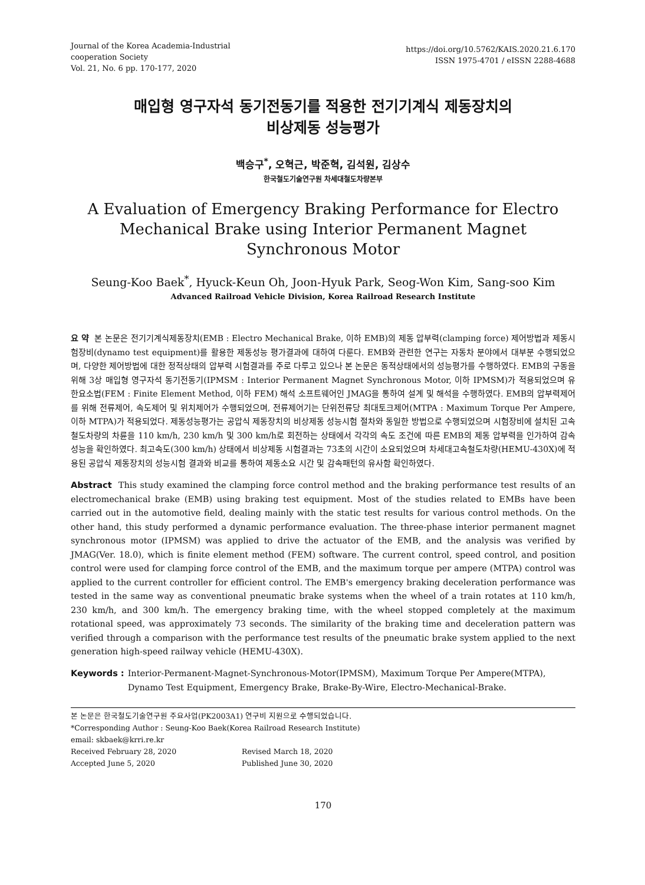Journal of the Korea Academia-Industrial
cooperation Society
Vol. 21, No. 6 pp. 170-177, 2020
https://doi.org/10.5762/KAIS.2020.21.6.170
ISSN 1975-4701 / eISSN 2288-4688
매입형 영구자석 동기전동기를 적용한 전기기계식 제동장치의
비상제동 성능평가
백승구<sup>*</sup>, 오혁근, 박준혁, 김석원, 김상수
한국철도기술연구원 차세대철도차량본부
A Evaluation of Emergency Braking Performance for Electro Mechanical Brake using Interior Permanent Magnet Synchronous Motor
Seung-Koo Baek<sup>*</sup>, Hyuck-Keun Oh, Joon-Hyuk Park, Seog-Won Kim, Sang-soo Kim
Advanced Railroad Vehicle Division, Korea Railroad Research Institute
요 약 본 논문은 전기기계식제동장치(EMB : Electro Mechanical Brake, 이하 EMB)의 제동 압부력(clamping force) 제어방법과 제동시험장비(dynamo test equipment)를 활용한 제동성능 평가결과에 대하여 다룬다. EMB와 관련한 연구는 자동차 분야에서 대부분 수행되었으며, 다양한 제어방법에 대한 정적상태의 압부력 시험결과를 주로 다루고 있으나 본 논문은 동적상태에서의 성능평가를 수행하였다. EMB의 구동을 위해 3상 매입형 영구자석 동기전동기(IPMSM : Interior Permanent Magnet Synchronous Motor, 이하 IPMSM)가 적용되었으며 유한요소법(FEM : Finite Element Method, 이하 FEM) 해석 소프트웨어인 JMAG을 통하여 설계 및 해석을 수행하였다. EMB의 압부력제어를 위해 전류제어, 속도제어 및 위치제어가 수행되었으며, 전류제어기는 단위전류당 최대토크제어(MTPA : Maximum Torque Per Ampere, 이하 MTPA)가 적용되었다. 제동성능평가는 공압식 제동장치의 비상제동 성능시험 절차와 동일한 방법으로 수행되었으며 시험장비에 설치된 고속철도차량의 차륜을 110 km/h, 230 km/h 및 300 km/h로 회전하는 상태에서 각각의 속도 조건에 따른 EMB의 제동 압부력을 인가하여 감속성능을 확인하였다. 최고속도(300 km/h) 상태에서 비상제동 시험결과는 73초의 시간이 소요되었으며 차세대고속철도차량(HEMU-430X)에 적용된 공압식 제동장치의 성능시험 결과와 비교를 통하여 제동소요 시간 및 감속패턴의 유사함 확인하였다.
Abstract This study examined the clamping force control method and the braking performance test results of an electromechanical brake (EMB) using braking test equipment. Most of the studies related to EMBs have been carried out in the automotive field, dealing mainly with the static test results for various control methods. On the other hand, this study performed a dynamic performance evaluation. The three-phase interior permanent magnet synchronous motor (IPMSM) was applied to drive the actuator of the EMB, and the analysis was verified by JMAG(Ver. 18.0), which is finite element method (FEM) software. The current control, speed control, and position control were used for clamping force control of the EMB, and the maximum torque per ampere (MTPA) control was applied to the current controller for efficient control. The EMB's emergency braking deceleration performance was tested in the same way as conventional pneumatic brake systems when the wheel of a train rotates at 110 km/h, 230 km/h, and 300 km/h. The emergency braking time, with the wheel stopped completely at the maximum rotational speed, was approximately 73 seconds. The similarity of the braking time and deceleration pattern was verified through a comparison with the performance test results of the pneumatic brake system applied to the next generation high-speed railway vehicle (HEMU-430X).
Keywords : Interior-Permanent-Magnet-Synchronous-Motor(IPMSM), Maximum Torque Per Ampere(MTPA), Dynamo Test Equipment, Emergency Brake, Brake-By-Wire, Electro-Mechanical-Brake.
본 논문은 한국철도기술연구원 주요사업(PK2003A1) 연구비 지원으로 수행되었습니다.
*Corresponding Author : Seung-Koo Baek(Korea Railroad Research Institute)
email: skbaek@krri.re.kr
Received February 28, 2020 Revised March 18, 2020
Accepted June 5, 2020 Published June 30, 2020
170